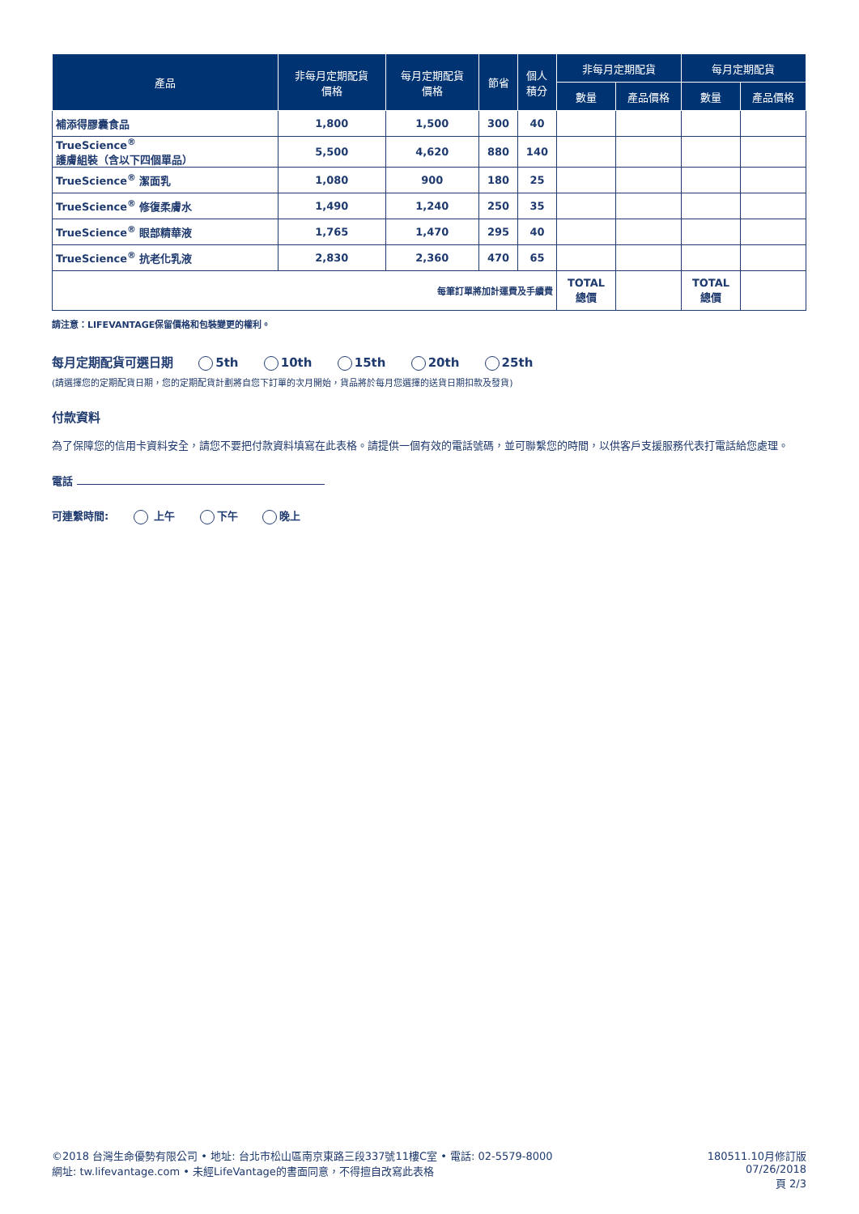| 產品 | 非每月定期配貨 價格 | 每月定期配貨 價格 | 節省 | 個人 積分 | 非每月定期配貨 | | 每月定期配貨 | |
| --- | --- | --- | --- | --- | --- | --- | --- | --- |
| | | | | | 數量 | 產品價格 | 數量 | 產品價格 |
| 補添得膠囊食品 | 1,800 | 1,500 | 300 | 40 | | | | |
| TrueScience<sup>®</sup> 護膚組裝（含以下四個單品） | 5,500 | 4,620 | 880 | 140 | | | | |
| TrueScience<sup>®</sup> 潔面乳 | 1,080 | 900 | 180 | 25 | | | | |
| TrueScience<sup>®</sup> 修復柔膚水 | 1,490 | 1,240 | 250 | 35 | | | | |
| TrueScience<sup>®</sup> 眼部精華液 | 1,765 | 1,470 | 295 | 40 | | | | |
| TrueScience<sup>®</sup> 抗老化乳液 | 2,830 | 2,360 | 470 | 65 | | | | |
| 每筆訂單將加計運費及手續費 | | | | | TOTAL 總價 | | TOTAL 總價 | |
請注意：LIFEVANTAGE保留價格和包裝變更的權利。
每月定期配貨可選日期 5th 10th 15th 20th 25th
(請選擇您的定期配貨日期，您的定期配貨計劃將自您下訂單的次月開始，貨品將於每月您選擇的送貨日期扣款及發貨)
付款資料
為了保障您的信用卡資料安全，請您不要把付款資料填寫在此表格。請提供一個有效的電話號碼，並可聯繫您的時間，以供客戶支援服務代表打電話給您處理。
電話
可連繫時間: 上午 下午 晚上
©2018 台灣生命優勢有限公司 • 地址: 台北市松山區南京東路三段337號11樓C室 • 電話: 02-5579-8000
網址: tw.lifevantage.com • 未經LifeVantage的書面同意，不得擅自改寫此表格
180511.10月修訂版
07/26/2018
頁 2/3